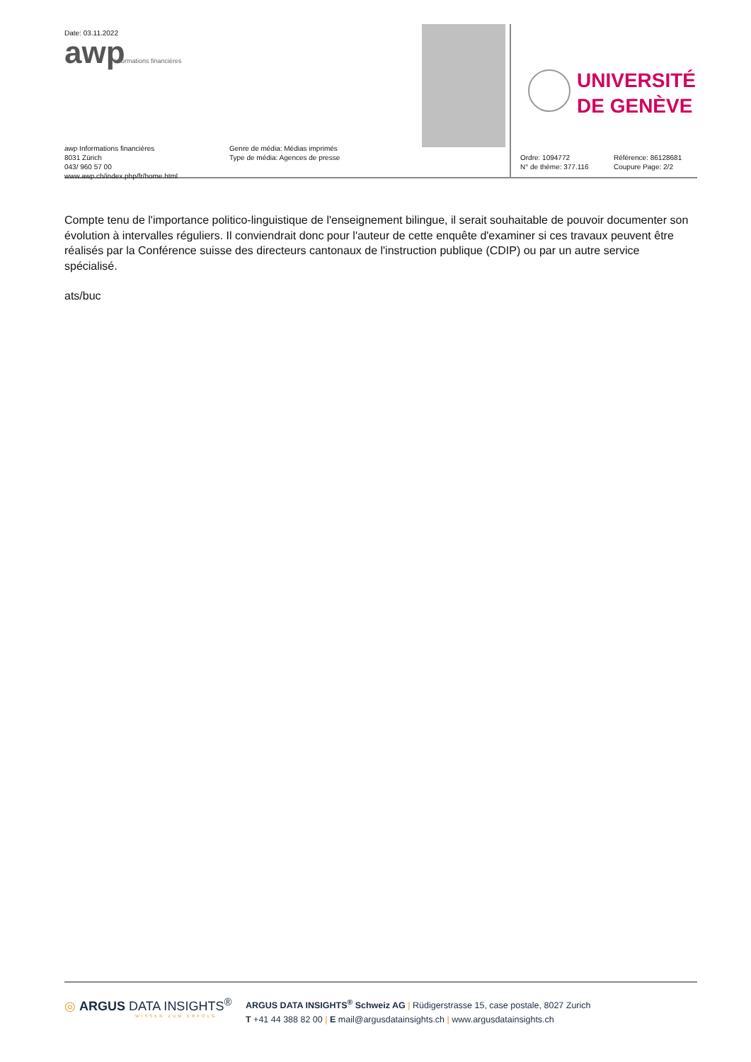Date: 03.11.2022
awp
Informations financières
awp Informations financières
8031 Zürich
043/ 960 57 00
www.awp.ch/index.php/fr/home.html
Genre de média: Médias imprimés
Type de média: Agences de presse
UNIVERSITÉ
DE GENÈVE
Ordre: 1094772
N° de thème: 377.116
Référence: 86128681
Coupure Page: 2/2
Compte tenu de l'importance politico-linguistique de l'enseignement bilingue, il serait souhaitable de pouvoir documenter son évolution à intervalles réguliers. Il conviendrait donc pour l'auteur de cette enquête d'examiner si ces travaux peuvent être réalisés par la Conférence suisse des directeurs cantonaux de l'instruction publique (CDIP) ou par un autre service spécialisé.
ats/buc
◎ ARGUS DATA INSIGHTS<sup>®</sup>
WISSEN ZUM ERFOLG
ARGUS DATA INSIGHTS<sup>®</sup> Schweiz AG | Rüdigerstrasse 15, case postale, 8027 Zurich
T +41 44 388 82 00 | E mail@argusdatainsights.ch | www.argusdatainsights.ch